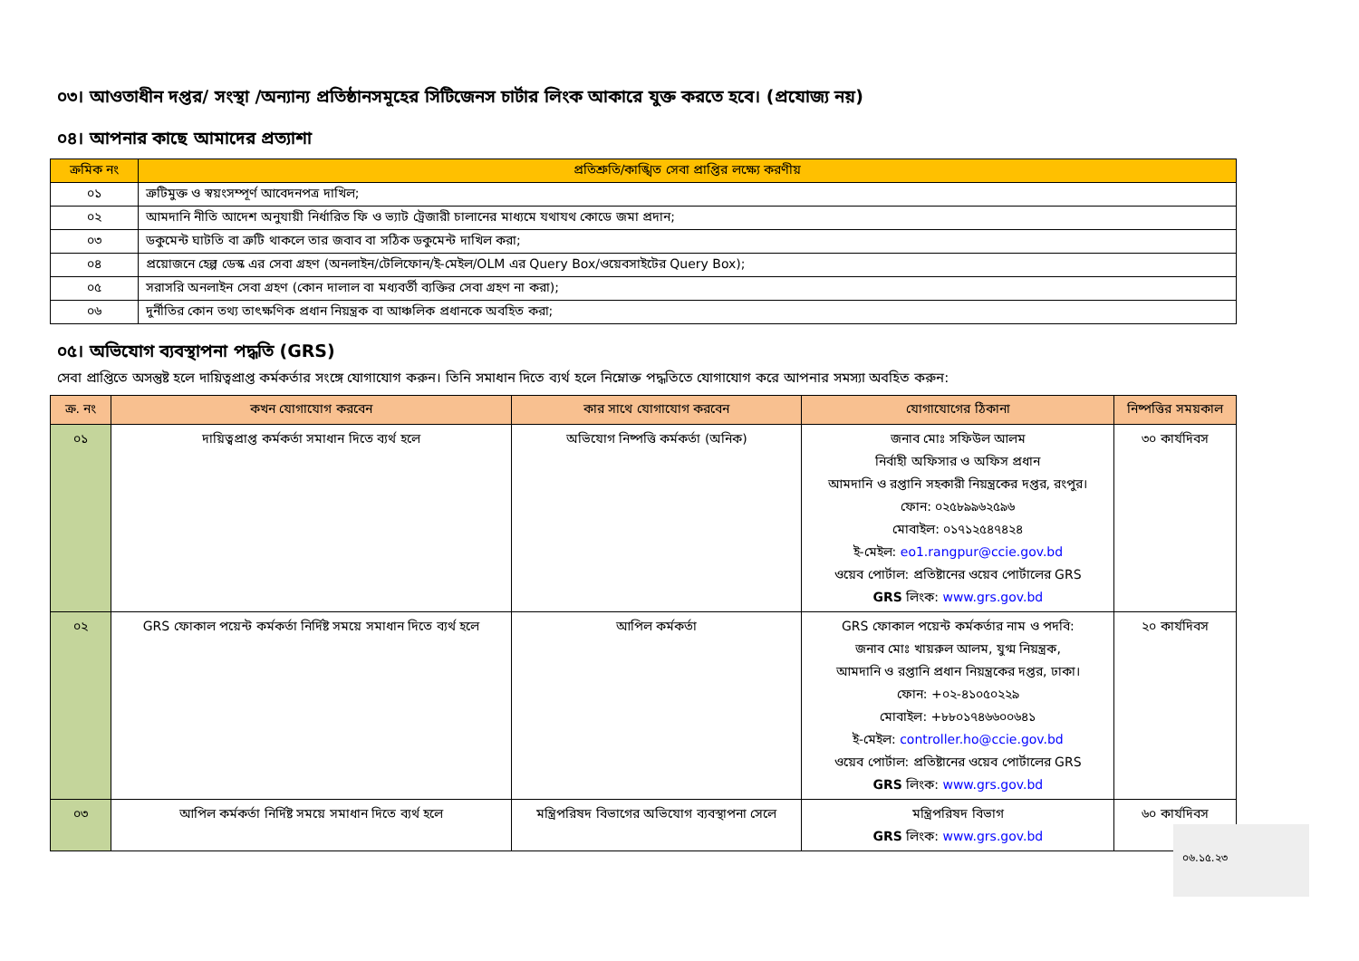০৩। আওতাধীন দপ্তর/ সংস্থা /অন্যান্য প্রতিষ্ঠানসমূহের সিটিজেনস চার্টার লিংক আকারে যুক্ত করতে হবে। (প্রযোজ্য নয়)
০৪। আপনার কাছে আমাদের প্রত্যাশা
| ক্রমিক নং | প্রতিশ্রুতি/কাঙ্খিত সেবা প্রাপ্তির লক্ষ্যে করণীয় |
| --- | --- |
| ০১ | ত্রুটিমুক্ত ও স্বয়ংসম্পূর্ণ আবেদনপত্র দাখিল; |
| ০২ | আমদানি নীতি আদেশ অনুযায়ী নির্ধারিত ফি ও ভ্যাট ট্রেজারী চালানের মাধ্যমে যথাযথ কোডে জমা প্রদান; |
| ০৩ | ডকুমেন্ট ঘাটতি বা ত্রুটি থাকলে তার জবাব বা সঠিক ডকুমেন্ট দাখিল করা; |
| ০৪ | প্রয়োজনে হেল্প ডেস্ক এর সেবা গ্রহণ (অনলাইন/টেলিফোন/ই-মেইল/OLM এর Query Box/ওয়েবসাইটের Query Box); |
| ০৫ | সরাসরি অনলাইন সেবা গ্রহণ (কোন দালাল বা মধ্যবর্তী ব্যক্তির সেবা গ্রহণ না করা); |
| ০৬ | দুর্নীতির কোন তথ্য তাৎক্ষণিক প্রধান নিয়ন্ত্রক বা আঞ্চলিক প্রধানকে অবহিত করা; |
০৫। অভিযোগ ব্যবস্থাপনা পদ্ধতি (GRS)
সেবা প্রাপ্তিতে অসন্তুষ্ট হলে দায়িত্বপ্রাপ্ত কর্মকর্তার সংঙ্গে যোগাযোগ করুন। তিনি সমাধান দিতে ব্যর্থ হলে নিম্নোক্ত পদ্ধতিতে যোগাযোগ করে আপনার সমস্যা অবহিত করুন:
| ক্র. নং | কখন যোগাযোগ করবেন | কার সাথে যোগাযোগ করবেন | যোগাযোগের ঠিকানা | নিষ্পত্তির সময়কাল |
| --- | --- | --- | --- | --- |
| ০১ | দায়িত্বপ্রাপ্ত কর্মকর্তা সমাধান দিতে ব্যর্থ হলে | অভিযোগ নিষ্পত্তি কর্মকর্তা (অনিক) | জনাব মোঃ সফিউল আলম নির্বাহী অফিসার ও অফিস প্রধান আমদানি ও রপ্তানি সহকারী নিয়ন্ত্রকের দপ্তর, রংপুর। ফোন: ০২৫৮৯৯৬২৫৯৬ মোবাইল: ০১৭১২৫৪৭৪২৪ ই-মেইল: eo1.rangpur@ccie.gov.bd ওয়েব পোর্টাল: প্রতিষ্টানের ওয়েব পোর্টালের GRS GRS লিংক: www.grs.gov.bd | ৩০ কার্যদিবস |
| ০২ | GRS ফোকাল পয়েন্ট কর্মকর্তা নির্দিষ্ট সময়ে সমাধান দিতে ব্যর্থ হলে | আপিল কর্মকর্তা | GRS ফোকাল পয়েন্ট কর্মকর্তার নাম ও পদবি: জনাব মোঃ খায়রুল আলম, যুগ্ম নিয়ন্ত্রক, আমদানি ও রপ্তানি প্রধান নিয়ন্ত্রকের দপ্তর, ঢাকা। ফোন: +০২-৪১০৫০২২৯ মোবাইল: +৮৮০১৭৪৬৬০০৬৪১ ই-মেইল: controller.ho@ccie.gov.bd ওয়েব পোর্টাল: প্রতিষ্টানের ওয়েব পোর্টালের GRS GRS লিংক: www.grs.gov.bd | ২০ কার্যদিবস |
| ০৩ | আপিল কর্মকর্তা নির্দিষ্ট সময়ে সমাধান দিতে ব্যর্থ হলে | মন্ত্রিপরিষদ বিভাগের অভিযোগ ব্যবস্থাপনা সেলে | মন্ত্রিপরিষদ বিভাগ GRS লিংক: www.grs.gov.bd | ৬০ কার্যদিবস |
০৬.১৫.২৩